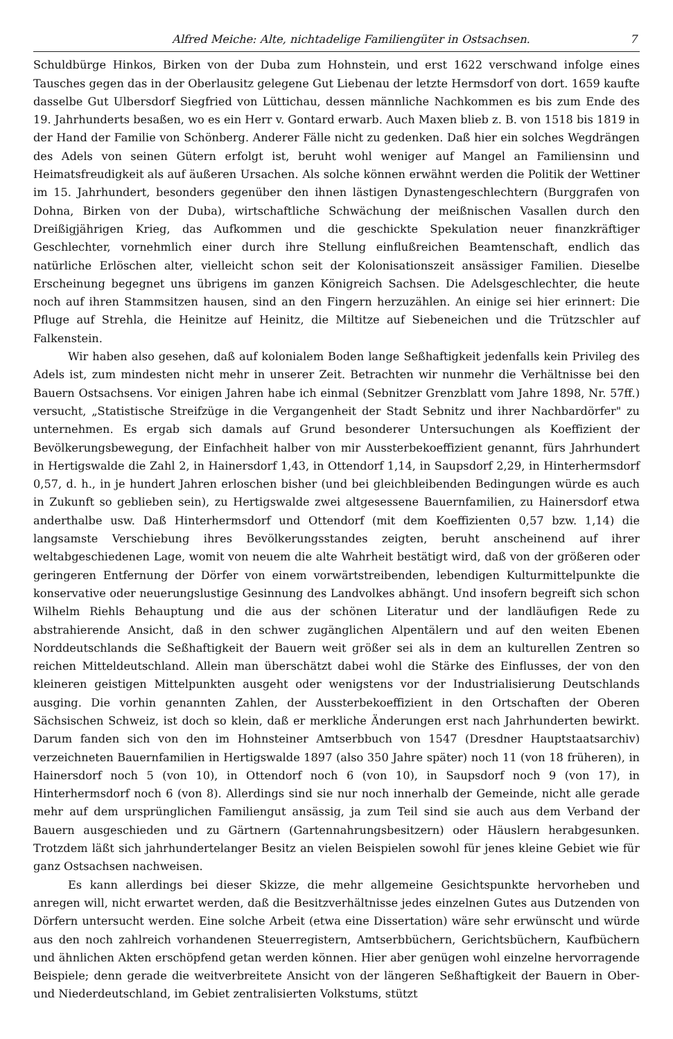Alfred Meiche: Alte, nichtadelige Familiengüter in Ostsachsen. 7
Schuldbürge Hinkos, Birken von der Duba zum Hohnstein, und erst 1622 verschwand infolge eines Tausches gegen das in der Oberlausitz gelegene Gut Liebenau der letzte Hermsdorf von dort. 1659 kaufte dasselbe Gut Ulbersdorf Siegfried von Lüttichau, dessen männliche Nachkommen es bis zum Ende des 19. Jahrhunderts besaßen, wo es ein Herr v. Gontard erwarb. Auch Maxen blieb z. B. von 1518 bis 1819 in der Hand der Familie von Schönberg. Anderer Fälle nicht zu gedenken. Daß hier ein solches Wegdrängen des Adels von seinen Gütern erfolgt ist, beruht wohl weniger auf Mangel an Familiensinn und Heimatsfreudigkeit als auf äußeren Ursachen. Als solche können erwähnt werden die Politik der Wettiner im 15. Jahrhundert, besonders gegenüber den ihnen lästigen Dynastengeschlechtern (Burggrafen von Dohna, Birken von der Duba), wirtschaftliche Schwächung der meißnischen Vasallen durch den Dreißigjährigen Krieg, das Aufkommen und die geschickte Spekulation neuer finanzkräftiger Geschlechter, vornehmlich einer durch ihre Stellung einflußreichen Beamtenschaft, endlich das natürliche Erlöschen alter, vielleicht schon seit der Kolonisationszeit ansässiger Familien. Dieselbe Erscheinung begegnet uns übrigens im ganzen Königreich Sachsen. Die Adelsgeschlechter, die heute noch auf ihren Stammsitzen hausen, sind an den Fingern herzuzählen. An einige sei hier erinnert: Die Pfluge auf Strehla, die Heinitze auf Heinitz, die Miltitze auf Siebeneichen und die Trützschler auf Falkenstein.
Wir haben also gesehen, daß auf kolonialem Boden lange Seßhaftigkeit jedenfalls kein Privileg des Adels ist, zum mindesten nicht mehr in unserer Zeit. Betrachten wir nunmehr die Verhältnisse bei den Bauern Ostsachsens. Vor einigen Jahren habe ich einmal (Sebnitzer Grenzblatt vom Jahre 1898, Nr. 57ff.) versucht, „Statistische Streifzüge in die Vergangenheit der Stadt Sebnitz und ihrer Nachbardörfer" zu unternehmen. Es ergab sich damals auf Grund besonderer Untersuchungen als Koeffizient der Bevölkerungsbewegung, der Einfachheit halber von mir Aussterbekoeffizient genannt, fürs Jahrhundert in Hertigswalde die Zahl 2, in Hainersdorf 1,43, in Ottendorf 1,14, in Saupsdorf 2,29, in Hinterhermsdorf 0,57, d. h., in je hundert Jahren erloschen bisher (und bei gleichbleibenden Bedingungen würde es auch in Zukunft so geblieben sein), zu Hertigswalde zwei altgesessene Bauernfamilien, zu Hainersdorf etwa anderthalbe usw. Daß Hinterhermsdorf und Ottendorf (mit dem Koeffizienten 0,57 bzw. 1,14) die langsamste Verschiebung ihres Bevölkerungsstandes zeigten, beruht anscheinend auf ihrer weltabgeschiedenen Lage, womit von neuem die alte Wahrheit bestätigt wird, daß von der größeren oder geringeren Entfernung der Dörfer von einem vorwärtstreibenden, lebendigen Kulturmittelpunkte die konservative oder neuerungslustige Gesinnung des Landvolkes abhängt. Und insofern begreift sich schon Wilhelm Riehls Behauptung und die aus der schönen Literatur und der landläufigen Rede zu abstrahierende Ansicht, daß in den schwer zugänglichen Alpentälern und auf den weiten Ebenen Norddeutschlands die Seßhaftigkeit der Bauern weit größer sei als in dem an kulturellen Zentren so reichen Mitteldeutschland. Allein man überschätzt dabei wohl die Stärke des Einflusses, der von den kleineren geistigen Mittelpunkten ausgeht oder wenigstens vor der Industrialisierung Deutschlands ausging. Die vorhin genannten Zahlen, der Aussterbekoeffizient in den Ortschaften der Oberen Sächsischen Schweiz, ist doch so klein, daß er merkliche Änderungen erst nach Jahrhunderten bewirkt. Darum fanden sich von den im Hohnsteiner Amtserbbuch von 1547 (Dresdner Hauptstaatsarchiv) verzeichneten Bauernfamilien in Hertigswalde 1897 (also 350 Jahre später) noch 11 (von 18 früheren), in Hainersdorf noch 5 (von 10), in Ottendorf noch 6 (von 10), in Saupsdorf noch 9 (von 17), in Hinterhermsdorf noch 6 (von 8). Allerdings sind sie nur noch innerhalb der Gemeinde, nicht alle gerade mehr auf dem ursprünglichen Familiengut ansässig, ja zum Teil sind sie auch aus dem Verband der Bauern ausgeschieden und zu Gärtnern (Gartennahrungsbesitzern) oder Häuslern herabgesunken. Trotzdem läßt sich jahrhundertelanger Besitz an vielen Beispielen sowohl für jenes kleine Gebiet wie für ganz Ostsachsen nachweisen.
Es kann allerdings bei dieser Skizze, die mehr allgemeine Gesichtspunkte hervorheben und anregen will, nicht erwartet werden, daß die Besitzverhältnisse jedes einzelnen Gutes aus Dutzenden von Dörfern untersucht werden. Eine solche Arbeit (etwa eine Dissertation) wäre sehr erwünscht und würde aus den noch zahlreich vorhandenen Steuerregistern, Amtserbbüchern, Gerichtsbüchern, Kaufbüchern und ähnlichen Akten erschöpfend getan werden können. Hier aber genügen wohl einzelne hervorragende Beispiele; denn gerade die weitverbreitete Ansicht von der längeren Seßhaftigkeit der Bauern in Ober- und Niederdeutschland, im Gebiet zentralisierten Volkstums, stützt